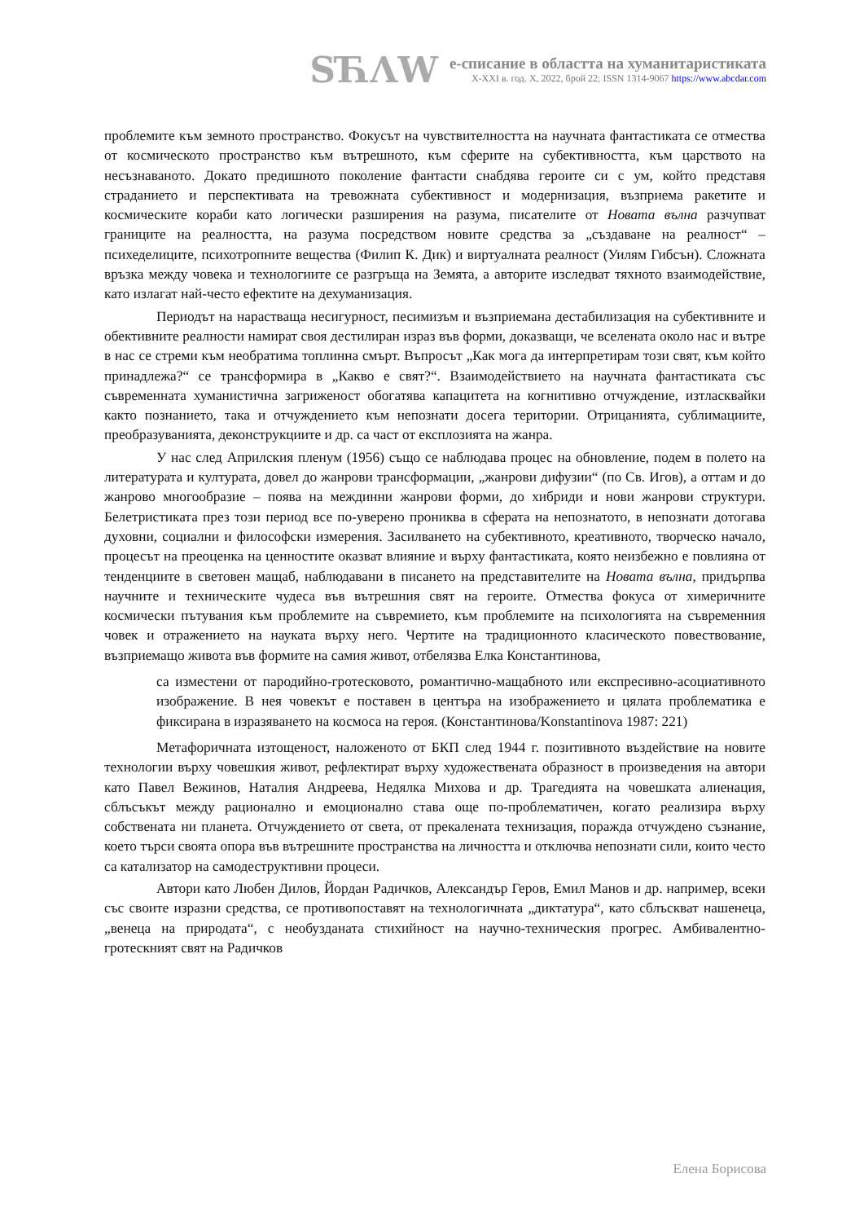SЋΛW
е-списание в областта на хуманитаристиката
X-XXI в. год. X, 2022, брой 22; ISSN 1314-9067 https://www.abcdar.com
проблемите към земното пространство. Фокусът на чувствителността на научната фантастиката се отмества от космическото пространство към вътрешното, към сферите на субективността, към царството на несъзнаваното. Докато предишното поколение фантасти снабдява героите си с ум, който представя страданието и перспективата на тревожната субективност и модернизация, възприема ракетите и космическите кораби като логически разширения на разума, писателите от Новата вълна разчупват границите на реалността, на разума посредством новите средства за „създаване на реалност“ – психеделиците, психотропните вещества (Филип К. Дик) и виртуалната реалност (Уилям Гибсън). Сложната връзка между човека и технологиите се разгръща на Земята, а авторите изследват тяхното взаимодействие, като излагат най-често ефектите на дехуманизация.
Периодът на нарастваща несигурност, песимизъм и възприемана дестабилизация на субективните и обективните реалности намират своя дестилиран израз във форми, доказващи, че вселената около нас и вътре в нас се стреми към необратима топлинна смърт. Въпросът „Как мога да интерпретирам този свят, към който принадлежа?“ се трансформира в „Какво е свят?“. Взаимодействието на научната фантастиката със съвременната хуманистична загриженост обогатява капацитета на когнитивно отчуждение, изтласквайки както познанието, така и отчуждението към непознати досега територии. Отрицанията, сублимациите, преобразуванията, деконструкциите и др. са част от експлозията на жанра.
У нас след Априлския пленум (1956) също се наблюдава процес на обновление, подем в полето на литературата и културата, довел до жанрови трансформации, „жанрови дифузии“ (по Св. Игов), а оттам и до жанрово многообразие – поява на междинни жанрови форми, до хибриди и нови жанрови структури. Белетристиката през този период все по-уверено прониква в сферата на непознатото, в непознати дотогава духовни, социални и философски измерения. Засилването на субективното, креативното, творческо начало, процесът на преоценка на ценностите оказват влияние и върху фантастиката, която неизбежно е повлияна от тенденциите в световен мащаб, наблюдавани в писането на представителите на Новата вълна, придърпва научните и техническите чудеса във вътрешния свят на героите. Отмества фокуса от химеричните космически пътувания към проблемите на съвремието, към проблемите на психологията на съвременния човек и отражението на науката върху него. Чертите на традиционното класическото повествование, възприемащо живота във формите на самия живот, отбелязва Елка Константинова,
са изместени от пародийно-гротесковото, романтично-мащабното или експресивно-асоциативното изображение. В нея човекът е поставен в центъра на изображението и цялата проблематика е фиксирана в изразяването на космоса на героя. (Константинова/Konstantinova 1987: 221)
Метафоричната изтощеност, наложеното от БКП след 1944 г. позитивното въздействие на новите технологии върху човешкия живот, рефлектират върху художествената образност в произведения на автори като Павел Вежинов, Наталия Андреева, Недялка Михова и др. Трагедията на човешката алиенация, сблъсъкът между рационално и емоционално става още по-проблематичен, когато реализира върху собствената ни планета. Отчуждението от света, от прекалената технизация, поражда отчуждено съзнание, което търси своята опора във вътрешните пространства на личността и отключва непознати сили, които често са катализатор на самодеструктивни процеси.
Автори като Любен Дилов, Йордан Радичков, Александър Геров, Емил Манов и др. например, всеки със своите изразни средства, се противопоставят на технологичната „диктатура“, като сблъскват нашенеца, „венеца на природата“, с необузданата стихийност на научно-техническия прогрес. Амбивалентно-гротескният свят на Радичков
Елена Борисова